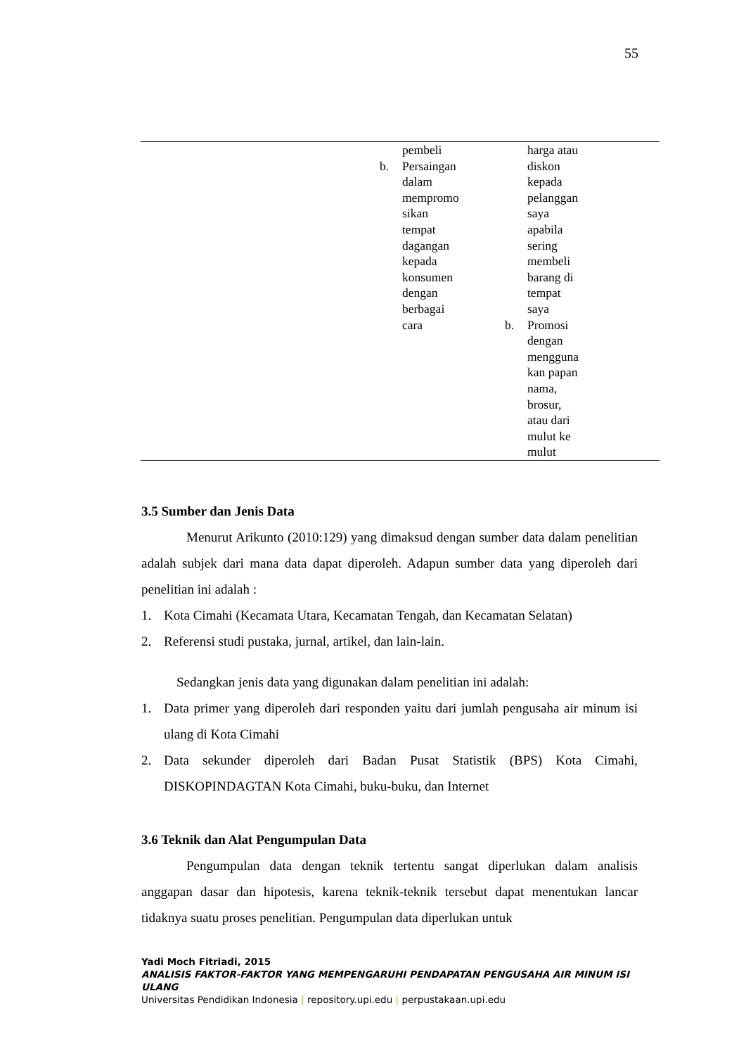55
| | pembeli b. Persaingan dalam mempromo sikan tempat dagangan kepada konsumen dengan berbagai cara | harga atau diskon kepada pelanggan saya apabila sering membeli barang di tempat saya b. Promosi dengan mengguna kan papan nama, brosur, atau dari mulut ke mulut |
3.5 Sumber dan Jenis Data
Menurut Arikunto (2010:129) yang dimaksud dengan sumber data dalam penelitian adalah subjek dari mana data dapat diperoleh. Adapun sumber data yang diperoleh dari penelitian ini adalah :
1. Kota Cimahi (Kecamata Utara, Kecamatan Tengah, dan Kecamatan Selatan)
2. Referensi studi pustaka, jurnal, artikel, dan lain-lain.
Sedangkan jenis data yang digunakan dalam penelitian ini adalah:
1. Data primer yang diperoleh dari responden yaitu dari jumlah pengusaha air minum isi ulang di Kota Cimahi
2. Data sekunder diperoleh dari Badan Pusat Statistik (BPS) Kota Cimahi, DISKOPINDAGTAN Kota Cimahi, buku-buku, dan Internet
3.6 Teknik dan Alat Pengumpulan Data
Pengumpulan data dengan teknik tertentu sangat diperlukan dalam analisis anggapan dasar dan hipotesis, karena teknik-teknik tersebut dapat menentukan lancar tidaknya suatu proses penelitian. Pengumpulan data diperlukan untuk
Yadi Moch Fitriadi, 2015
ANALISIS FAKTOR-FAKTOR YANG MEMPENGARUHI PENDAPATAN PENGUSAHA AIR MINUM ISI ULANG
Universitas Pendidikan Indonesia | repository.upi.edu | perpustakaan.upi.edu